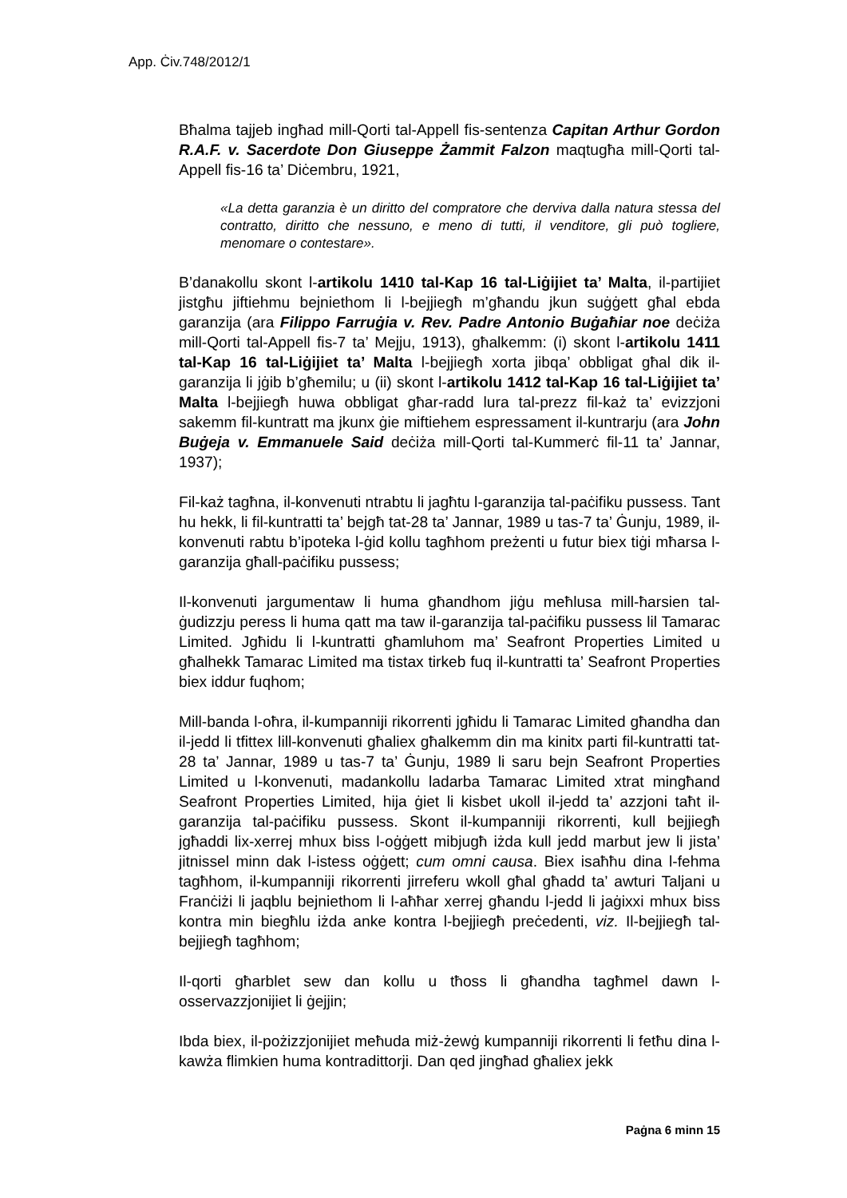App. Ċiv.748/2012/1
Bħalma tajjeb ingħad mill-Qorti tal-Appell fis-sentenza Capitan Arthur Gordon R.A.F. v. Sacerdote Don Giuseppe Żammit Falzon maqtugħa mill-Qorti tal-Appell fis-16 ta’ Diċembru, 1921,
«La detta garanzia è un diritto del compratore che derviva dalla natura stessa del contratto, diritto che nessuno, e meno di tutti, il venditore, gli può togliere, menomare o contestare».
B’danakollu skont l-artikolu 1410 tal-Kap 16 tal-Liġijiet ta’ Malta, il-partijiet jistgħu jiftiehmu bejniethom li l-bejjiegħ m’għandu jkun suġġett għal ebda garanzija (ara Filippo Farruġia v. Rev. Padre Antonio Buġaħiar noe deċiża mill-Qorti tal-Appell fis-7 ta’ Mejju, 1913), għalkemm: (i) skont l-artikolu 1411 tal-Kap 16 tal-Liġijiet ta’ Malta l-bejjiegħ xorta jibqa’ obbligat għal dik il-garanzija li jġib b’għemilu; u (ii) skont l-artikolu 1412 tal-Kap 16 tal-Liġijiet ta’ Malta l-bejjiegħ huwa obbligat għar-radd lura tal-prezz fil-każ ta’ evizzjoni sakemm fil-kuntratt ma jkunx ġie miftiehem espressament il-kuntrarju (ara John Buġeja v. Emmanuele Said deċiża mill-Qorti tal-Kummerċ fil-11 ta’ Jannar, 1937);
Fil-każ tagħna, il-konvenuti ntrabtu li jagħtu l-garanzija tal-paċifiku pussess. Tant hu hekk, li fil-kuntratti ta’ bejgħ tat-28 ta’ Jannar, 1989 u tas-7 ta’ Ġunju, 1989, il-konvenuti rabtu b’ipoteka l-ġid kollu tagħhom preżenti u futur biex tiġi mħarsa l-garanzija għall-paċifiku pussess;
Il-konvenuti jargumentaw li huma għandhom jiġu meħlusa mill-ħarsien tal-ġudizzju peress li huma qatt ma taw il-garanzija tal-paċifiku pussess lil Tamarac Limited. Jgħidu li l-kuntratti għamluhom ma’ Seafront Properties Limited u għalhekk Tamarac Limited ma tistax tirkeb fuq il-kuntratti ta’ Seafront Properties biex iddur fuqhom;
Mill-banda l-oħra, il-kumpanniji rikorrenti jgħidu li Tamarac Limited għandha dan il-jedd li tfittex lill-konvenuti għaliex għalkemm din ma kinitx parti fil-kuntratti tat-28 ta’ Jannar, 1989 u tas-7 ta’ Ġunju, 1989 li saru bejn Seafront Properties Limited u l-konvenuti, madankollu ladarba Tamarac Limited xtrat mingħand Seafront Properties Limited, hija ġiet li kisbet ukoll il-jedd ta’ azzjoni taħt il-garanzija tal-paċifiku pussess. Skont il-kumpanniji rikorrenti, kull bejjiegħ jgħaddi lix-xerrej mhux biss l-oġġett mibjugħ iżda kull jedd marbut jew li jista’ jitnissel minn dak l-istess oġġett; cum omni causa. Biex isaħħu dina l-fehma tagħhom, il-kumpanniji rikorrenti jirreferu wkoll għal għadd ta’ awturi Taljani u Franċiżi li jaqblu bejniethom li l-aħħar xerrej għandu l-jedd li jaġixxi mhux biss kontra min biegħlu iżda anke kontra l-bejjiegħ preċedenti, viz. Il-bejjiegħ tal-bejjiegħ tagħhom;
Il-qorti għarblet sew dan kollu u tħoss li għandha tagħmel dawn l-osservazzjonijiet li ġejjin;
Ibda biex, il-pożizzjonijiet meħuda miż-żewġ kumpanniji rikorrenti li fetħu dina l-kawża flimkien huma kontradittorji. Dan qed jingħad għaliex jekk
Paġna 6 minn 15